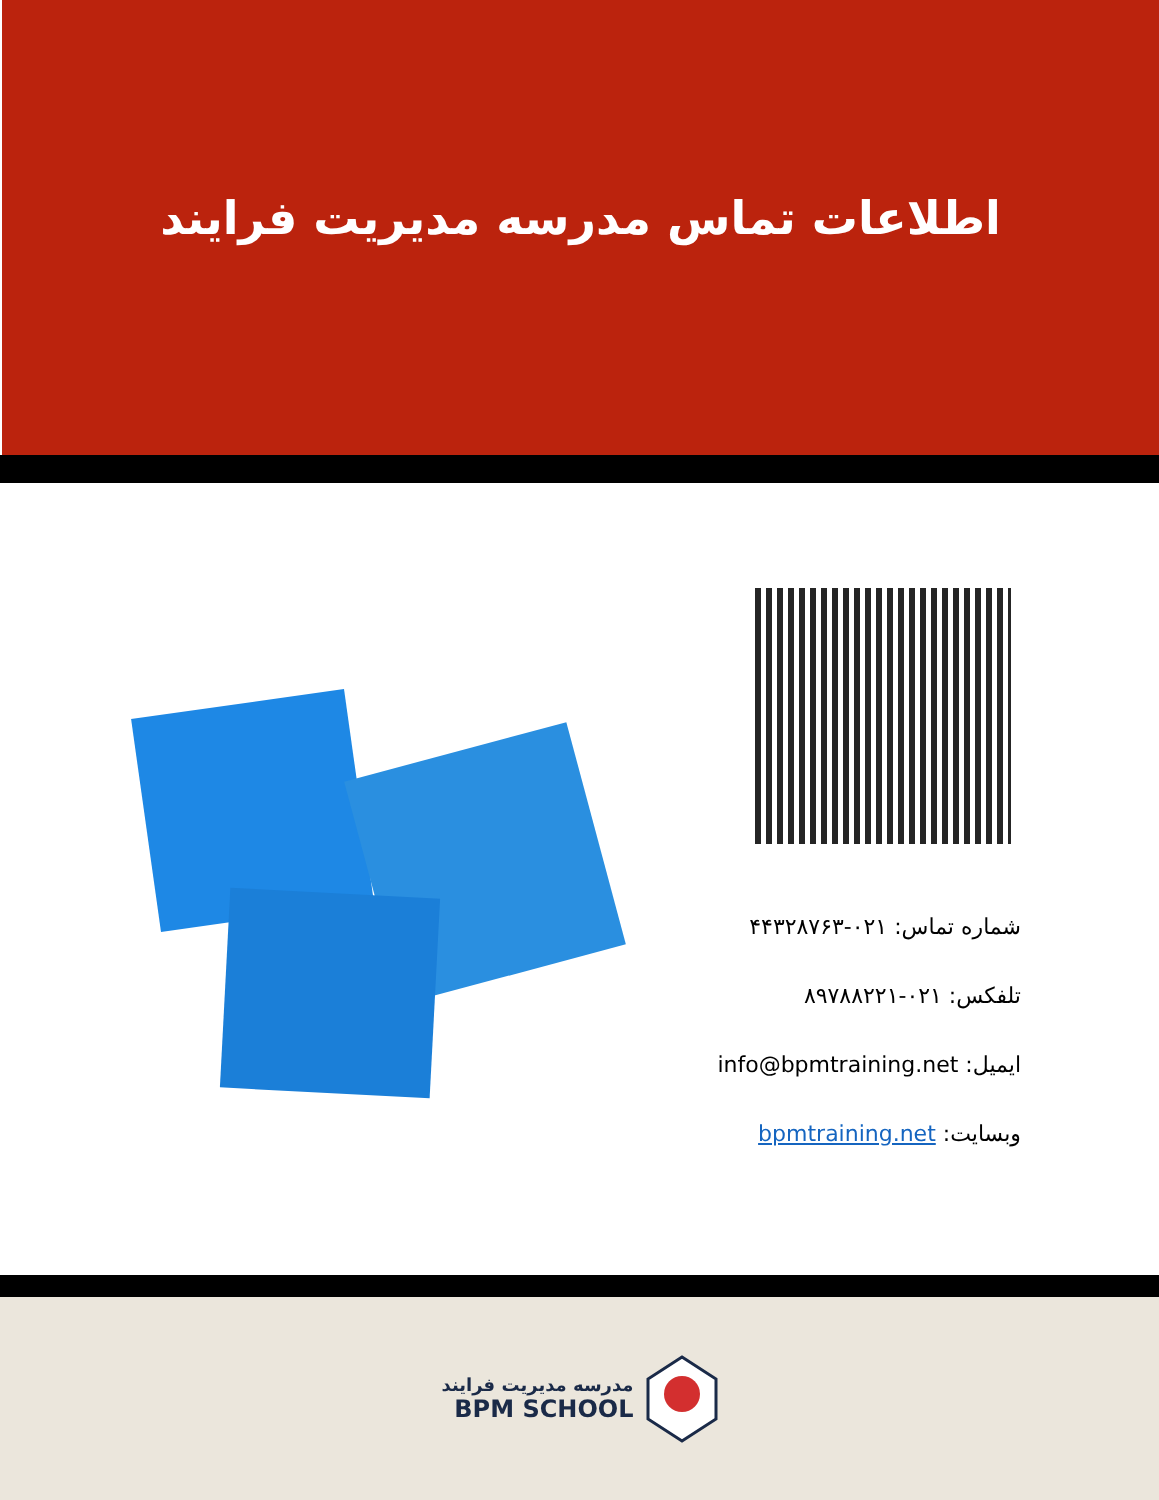اطلاعات تماس مدرسه مدیریت فرایند
شماره تماس: ۰۲۱-۴۴۳۲۸۷۶۳
تلفکس: ۰۲۱-۸۹۷۸۸۲۲۱
ایمیل: info@bpmtraining.net
وبسایت: bpmtraining.net
مدرسه مدیریت فرایند
BPM SCHOOL